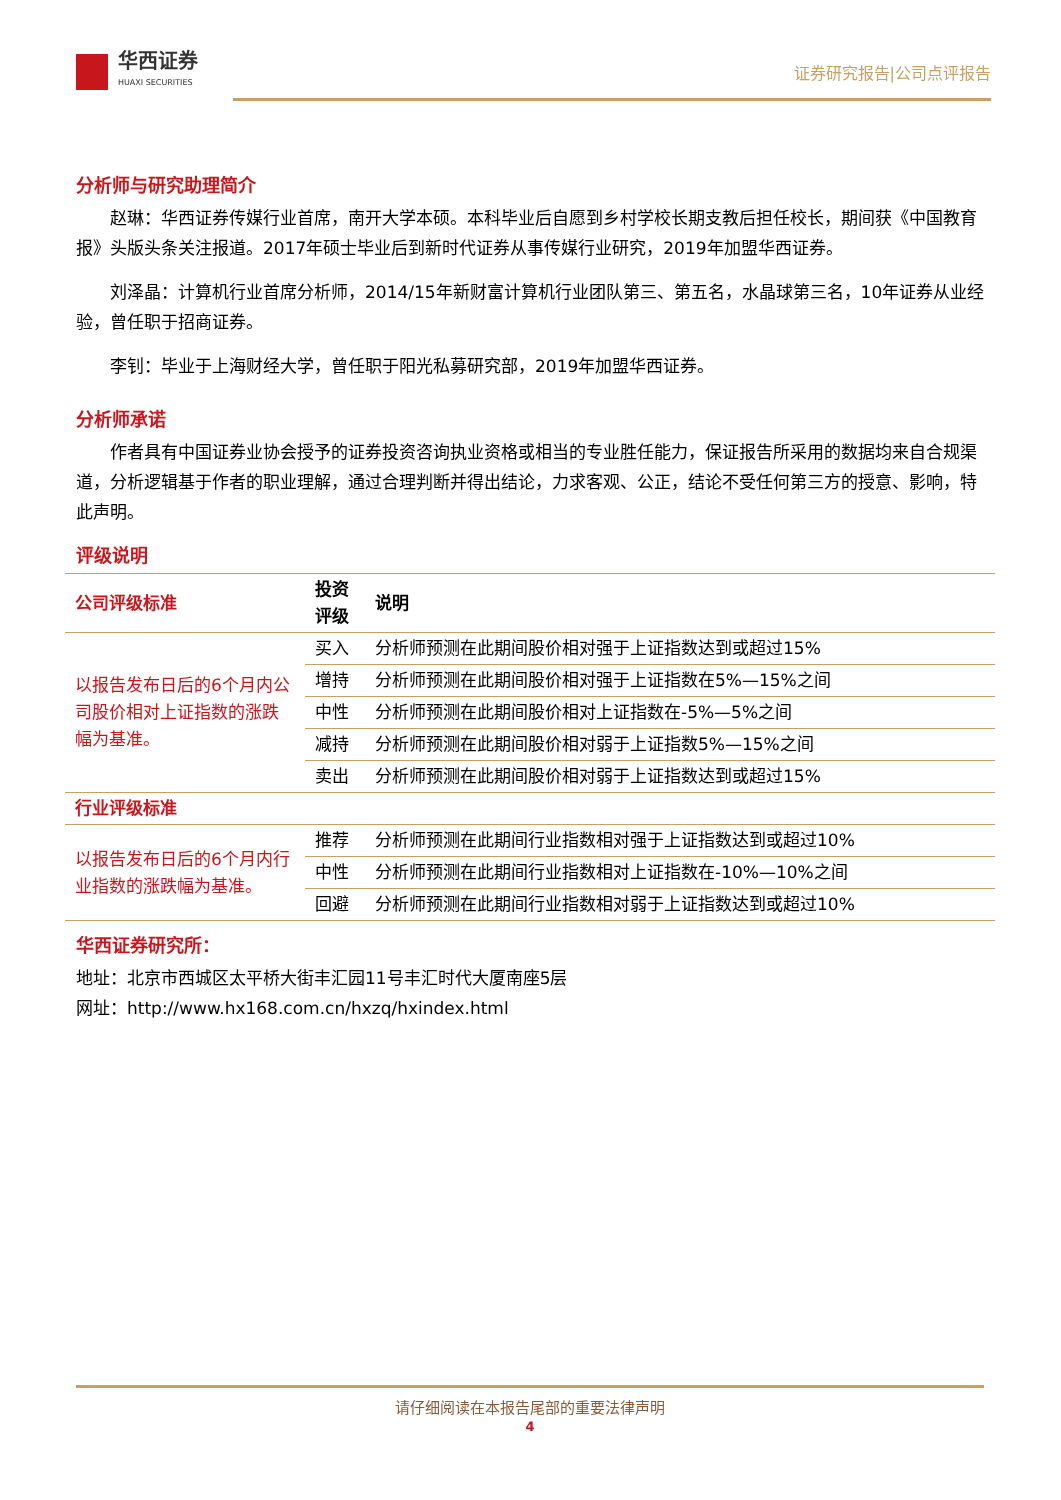华西证券
HUAXI SECURITIES
证券研究报告|公司点评报告
分析师与研究助理简介
赵琳：华西证券传媒行业首席，南开大学本硕。本科毕业后自愿到乡村学校长期支教后担任校长，期间获《中国教育报》头版头条关注报道。2017年硕士毕业后到新时代证券从事传媒行业研究，2019年加盟华西证券。
刘泽晶：计算机行业首席分析师，2014/15年新财富计算机行业团队第三、第五名，水晶球第三名，10年证券从业经验，曾任职于招商证券。
李钊：毕业于上海财经大学，曾任职于阳光私募研究部，2019年加盟华西证券。
分析师承诺
作者具有中国证券业协会授予的证券投资咨询执业资格或相当的专业胜任能力，保证报告所采用的数据均来自合规渠道，分析逻辑基于作者的职业理解，通过合理判断并得出结论，力求客观、公正，结论不受任何第三方的授意、影响，特此声明。
评级说明
| 公司评级标准 | 投资 评级 | 说明 |
| 以报告发布日后的6个月内公司股价相对上证指数的涨跌幅为基准。 | 买入 | 分析师预测在此期间股价相对强于上证指数达到或超过15% |
| | 增持 | 分析师预测在此期间股价相对强于上证指数在5%—15%之间 |
| | 中性 | 分析师预测在此期间股价相对上证指数在-5%—5%之间 |
| | 减持 | 分析师预测在此期间股价相对弱于上证指数5%—15%之间 |
| | 卖出 | 分析师预测在此期间股价相对弱于上证指数达到或超过15% |
| 行业评级标准 | | |
| 以报告发布日后的6个月内行业指数的涨跌幅为基准。 | 推荐 | 分析师预测在此期间行业指数相对强于上证指数达到或超过10% |
| | 中性 | 分析师预测在此期间行业指数相对上证指数在-10%—10%之间 |
| | 回避 | 分析师预测在此期间行业指数相对弱于上证指数达到或超过10% |
华西证券研究所：
地址：北京市西城区太平桥大街丰汇园11号丰汇时代大厦南座5层
网址：http://www.hx168.com.cn/hxzq/hxindex.html
请仔细阅读在本报告尾部的重要法律声明
4